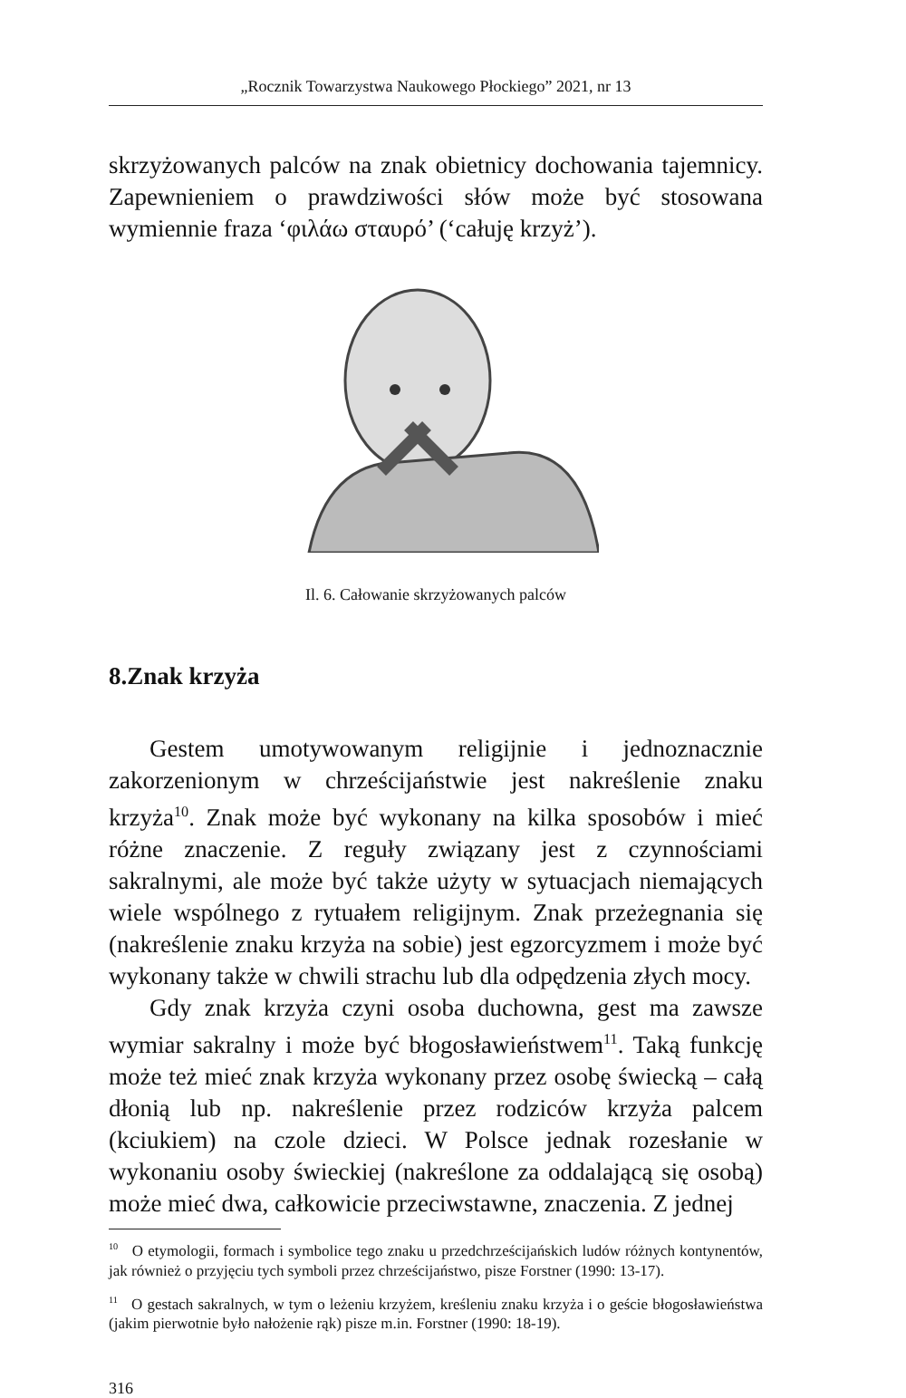„Rocznik Towarzystwa Naukowego Płockiego” 2021, nr 13
skrzyżowanych palców na znak obietnicy dochowania tajemnicy. Zapewnieniem o prawdziwości słów może być stosowana wymiennie fraza ‘φιλάω σταυρό’ (‘całuję krzyż’).
Il. 6. Całowanie skrzyżowanych palców
8.Znak krzyża
Gestem umotywowanym religijnie i jednoznacznie zakorzenionym w chrześcijaństwie jest nakreślenie znaku krzyża<sup>10</sup>. Znak może być wykonany na kilka sposobów i mieć różne znaczenie. Z reguły związany jest z czynnościami sakralnymi, ale może być także użyty w sytuacjach niemających wiele wspólnego z rytuałem religijnym. Znak przeżegnania się (nakreślenie znaku krzyża na sobie) jest egzorcyzmem i może być wykonany także w chwili strachu lub dla odpędzenia złych mocy.
Gdy znak krzyża czyni osoba duchowna, gest ma zawsze wymiar sakralny i może być błogosławieństwem<sup>11</sup>. Taką funkcję może też mieć znak krzyża wykonany przez osobę świecką – całą dłonią lub np. nakreślenie przez rodziców krzyża palcem (kciukiem) na czole dzieci. W Polsce jednak rozesłanie w wykonaniu osoby świeckiej (nakreślone za oddalającą się osobą) może mieć dwa, całkowicie przeciwstawne, znaczenia. Z jednej
<sup>10</sup> O etymologii, formach i symbolice tego znaku u przedchrześcijańskich ludów różnych kontynentów, jak również o przyjęciu tych symboli przez chrześcijaństwo, pisze Forstner (1990: 13-17).
<sup>11</sup> O gestach sakralnych, w tym o leżeniu krzyżem, kreśleniu znaku krzyża i o geście błogosławieństwa (jakim pierwotnie było nałożenie rąk) pisze m.in. Forstner (1990: 18-19).
316